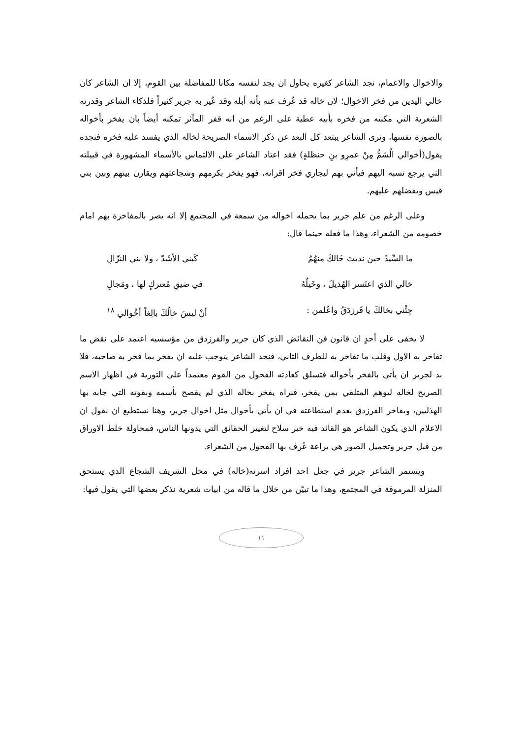والاخوال والاعمام، نجد الشاعر كغيره يحاول ان يجد لنفسه مكانا للمفاضلة بين القوم، إلا ان الشاعر كان خالي اليدين من فخر الاخوال؛ لان خاله قد عُرف عنه بأنه أبله وقد عُير به جرير كثيراً فلذكاء الشاعر وقدرته الشعرية التي مكنته من فخره بأبيه عطية على الرغم من انه قفر المآثر تمكنه أيضاً بان يفخر بأخواله بالصورة نفسها، ونرى الشاعر يبتعد كل البعد عن ذكر الاسماء الصريحة لخاله الذي يفسد عليه فخره فنجده يقول(أخوالي الُشمُّ مِنْ عمرِو بنِ حنظلةٍ) فقد اعتاد الشاعر على الالتماس بالأسماء المشهورة في قبيلته التي يرجع نسبه اليهم فيأتي بهم ليجاري فخر اقرانه، فهو يفخر بكرمهم وشجاعتهم ويقارن بينهم وبين بني قيس ويفضلهم عليهم.
وعلى الرغم من علم جرير بما يحمله اخواله من سمعة في المجتمع إلا انه يصر بالمفاخرة بهم امام خصومه من الشعراء، وهذا ما فعله حينما قال:
ما السِّيدُ حين ندبتَ خَالكَ منهُمُ كَبني الأشَدّ ، ولا بني النزّالِ
خالي الذي اعتَسر الهُذيلَ ، وخَيلُهُ في ضيقِ مُعتركٍ لها ، ومَجالِ
جِئْني بخالكَ يا فَرزدَقُ واعُلمن : أنْ ليسَ خالُكَ بالِغاً أخْوالي <sup>١٨</sup>
لا يخفى على أحدٍ ان قانون فن النقائض الذي كان جرير والفرزدق من مؤسسيه اعتمد على نقض ما تفاخر به الاول وقلب ما تفاخر به للطرف الثاني، فنجد الشاعر يتوجب عليه ان يفخر بما فخر به صاحبه، فلا بد لجرير ان يأتي بالفخر بأخواله فتسلق كعادته الفحول من القوم معتمداً على التورية في اظهار الاسم الصريح لخاله ليوهم المتلقي بمن يفخر، فنراه يفخر بخاله الذي لم يفصح بأسمه وبقوته التي جابه بها الهذليين، ويفاخر الفرزدق بعدم استطاعته في ان يأتي بأخوال مثل اخوال جرير، وهنا نستطيع ان نقول ان الاعلام الذي يكون الشاعر هو القائد فيه خير سلاح لتغيير الحقائق التي يدونها الناس، فمحاولة خلط الاوراق من قبل جرير وتجميل الصور هي براعة عُرف بها الفحول من الشعراء.
ويستمر الشاعر جرير في جعل احد افراد اسرته(خاله) في محل الشريف الشجاع الذي يستحق المنزلة المرموقة في المجتمع، وهذا ما تبيّن من خلال ما قاله من ابيات شعرية نذكر بعضها التي يقول فيها:
١١